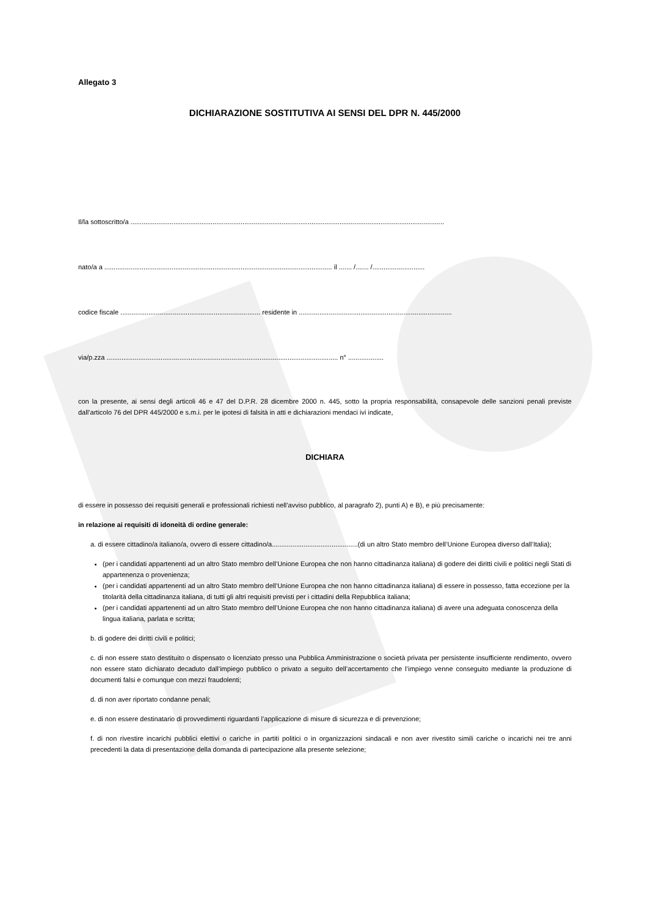Allegato 3
DICHIARAZIONE SOSTITUTIVA AI SENSI DEL DPR N. 445/2000
Il/la sottoscritto/a ........................................................................................................................................................................
nato/a a .......................................................................................................................... il ....... /....... /............................
codice fiscale ........................................................................... residente in ..................................................................................
via/p.zza ............................................................................................................................ n° ...................
con la presente, ai sensi degli articoli 46 e 47 del D.P.R. 28 dicembre 2000 n. 445, sotto la propria responsabilità, consapevole delle sanzioni penali previste dall’articolo 76 del DPR 445/2000 e s.m.i. per le ipotesi di falsità in atti e dichiarazioni mendaci ivi indicate,
DICHIARA
di essere in possesso dei requisiti generali e professionali richiesti nell’avviso pubblico, al paragrafo 2), punti A) e B), e più precisamente:
in relazione ai requisiti di idoneità di ordine generale:
a. di essere cittadino/a italiano/a, ovvero di essere cittadino/a..............................................(di un altro Stato membro dell’Unione Europea diverso dall’Italia);
(per i candidati appartenenti ad un altro Stato membro dell’Unione Europea che non hanno cittadinanza italiana) di godere dei diritti civili e politici negli Stati di appartenenza o provenienza;
(per i candidati appartenenti ad un altro Stato membro dell’Unione Europea che non hanno cittadinanza italiana) di essere in possesso, fatta eccezione per la titolarità della cittadinanza italiana, di tutti gli altri requisiti previsti per i cittadini della Repubblica italiana;
(per i candidati appartenenti ad un altro Stato membro dell’Unione Europea che non hanno cittadinanza italiana) di avere una adeguata conoscenza della lingua italiana, parlata e scritta;
b. di godere dei diritti civili e politici;
c. di non essere stato destituito o dispensato o licenziato presso una Pubblica Amministrazione o società privata per persistente insufficiente rendimento, ovvero non essere stato dichiarato decaduto dall’impiego pubblico o privato a seguito dell’accertamento che l’impiego venne conseguito mediante la produzione di documenti falsi e comunque con mezzi fraudolenti;
d. di non aver riportato condanne penali;
e. di non essere destinatario di provvedimenti riguardanti l’applicazione di misure di sicurezza e di prevenzione;
f. di non rivestire incarichi pubblici elettivi o cariche in partiti politici o in organizzazioni sindacali e non aver rivestito simili cariche o incarichi nei tre anni precedenti la data di presentazione della domanda di partecipazione alla presente selezione;